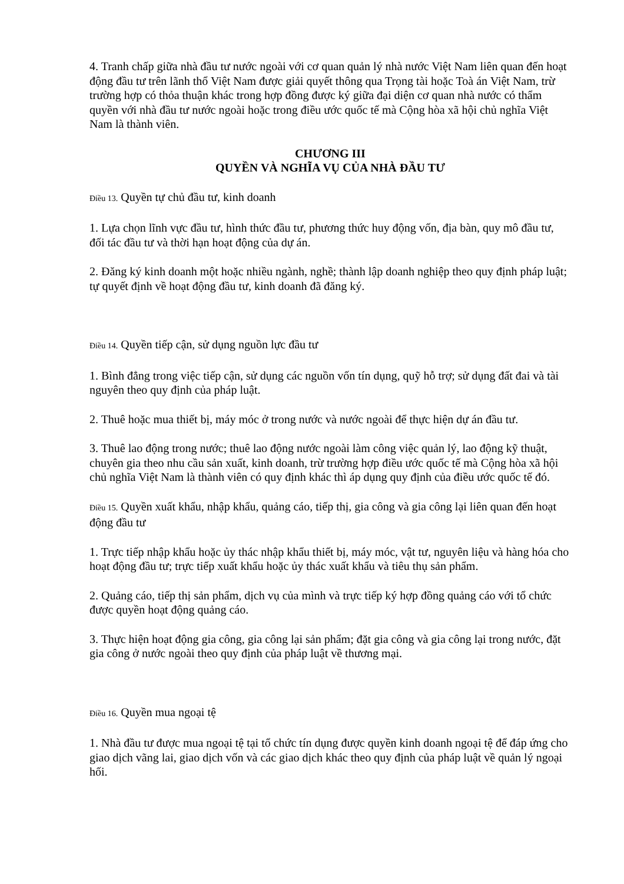4. Tranh chấp giữa nhà đầu tư nước ngoài với cơ quan quản lý nhà nước Việt Nam liên quan đến hoạt động đầu tư trên lãnh thổ Việt Nam được giải quyết thông qua Trọng tài hoặc Toà án Việt Nam, trừ trường hợp có thỏa thuận khác trong hợp đồng được ký giữa đại diện cơ quan nhà nước có thẩm quyền với nhà đầu tư nước ngoài hoặc trong điều ước quốc tế mà Cộng hòa xã hội chủ nghĩa Việt Nam là thành viên.
CHƯƠNG III
QUYỀN VÀ NGHĨA VỤ CỦA NHÀ ĐẦU TƯ
Điều 13. Quyền tự chủ đầu tư, kinh doanh
1. Lựa chọn lĩnh vực đầu tư, hình thức đầu tư, phương thức huy động vốn, địa bàn, quy mô đầu tư, đối tác đầu tư và thời hạn hoạt động của dự án.
2. Đăng ký kinh doanh một hoặc nhiều ngành, nghề; thành lập doanh nghiệp theo quy định pháp luật; tự quyết định về hoạt động đầu tư, kinh doanh đã đăng ký.
Điều 14. Quyền tiếp cận, sử dụng nguồn lực đầu tư
1. Bình đẳng trong việc tiếp cận, sử dụng các nguồn vốn tín dụng, quỹ hỗ trợ; sử dụng đất đai và tài nguyên theo quy định của pháp luật.
2. Thuê hoặc mua thiết bị, máy móc ở trong nước và nước ngoài để thực hiện dự án đầu tư.
3. Thuê lao động trong nước; thuê lao động nước ngoài làm công việc quản lý, lao động kỹ thuật, chuyên gia theo nhu cầu sản xuất, kinh doanh, trừ trường hợp điều ước quốc tế mà Cộng hòa xã hội chủ nghĩa Việt Nam là thành viên có quy định khác thì áp dụng quy định của điều ước quốc tế đó.
Điều 15. Quyền xuất khẩu, nhập khẩu, quảng cáo, tiếp thị, gia công và gia công lại liên quan đến hoạt động đầu tư
1. Trực tiếp nhập khẩu hoặc ủy thác nhập khẩu thiết bị, máy móc, vật tư, nguyên liệu và hàng hóa cho hoạt động đầu tư; trực tiếp xuất khẩu hoặc ủy thác xuất khẩu và tiêu thụ sản phẩm.
2. Quảng cáo, tiếp thị sản phẩm, dịch vụ của mình và trực tiếp ký hợp đồng quảng cáo với tổ chức được quyền hoạt động quảng cáo.
3. Thực hiện hoạt động gia công, gia công lại sản phẩm; đặt gia công và gia công lại trong nước, đặt gia công ở nước ngoài theo quy định của pháp luật về thương mại.
Điều 16. Quyền mua ngoại tệ
1. Nhà đầu tư được mua ngoại tệ tại tổ chức tín dụng được quyền kinh doanh ngoại tệ để đáp ứng cho giao dịch vãng lai, giao dịch vốn và các giao dịch khác theo quy định của pháp luật về quản lý ngoại hối.